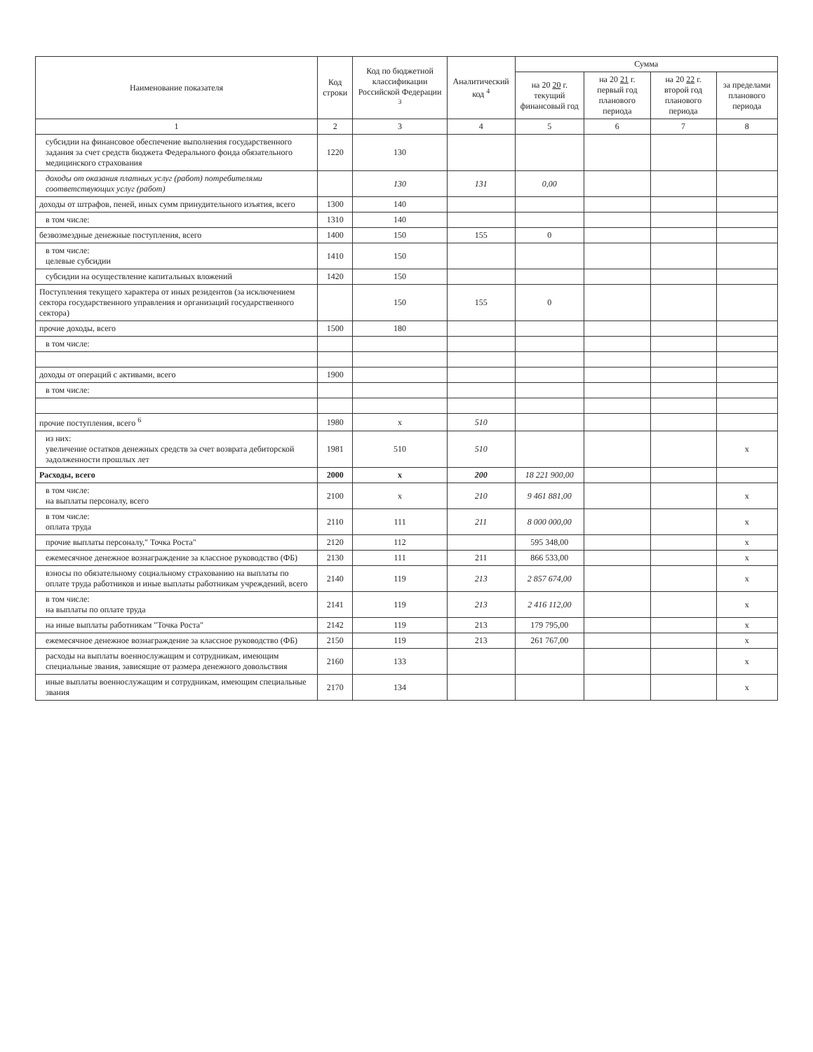| Наименование показателя | Код строки | Код по бюджетной классификации Российской Федерации <sup>3</sup> | Аналитический код <sup>4</sup> | Сумма | | | |
| --- | --- | --- | --- | --- | --- | --- | --- |
| | | | | на 20 20 г. текущий финансовый год | на 20 21 г. первый год планового периода | на 20 22 г. второй год планового периода | за пределами планового периода |
| 1 | 2 | 3 | 4 | 5 | 6 | 7 | 8 |
| субсидии на финансовое обеспечение выполнения государственного задания за счет средств бюджета Федерального фонда обязательного медицинского страхования | 1220 | 130 | | | | | |
| доходы от оказания платных услуг (работ) потребителями соответствующих услуг (работ) | | 130 | 131 | 0,00 | | | |
| доходы от штрафов, пеней, иных сумм принудительного изъятия, всего | 1300 | 140 | | | | | |
| в том числе: | 1310 | 140 | | | | | |
| безвозмездные денежные поступления, всего | 1400 | 150 | 155 | 0 | | | |
| в том числе: целевые субсидии | 1410 | 150 | | | | | |
| субсидии на осуществление капитальных вложений | 1420 | 150 | | | | | |
| Поступления текущего характера от иных резидентов (за исключением сектора государственного управления и организаций государственного сектора) | | 150 | 155 | 0 | | | |
| прочие доходы, всего | 1500 | 180 | | | | | |
| в том числе: | | | | | | | |
| доходы от операций с активами, всего | 1900 | | | | | | |
| в том числе: | | | | | | | |
| прочие поступления, всего <sup>6</sup> | 1980 | x | 510 | | | | |
| из них: увеличение остатков денежных средств за счет возврата дебиторской задолженности прошлых лет | 1981 | 510 | 510 | | | | x |
| Расходы, всего | 2000 | x | 200 | 18 221 900,00 | | | |
| в том числе: на выплаты персоналу, всего | 2100 | x | 210 | 9 461 881,00 | | | x |
| в том числе: оплата труда | 2110 | 111 | 211 | 8 000 000,00 | | | x |
| прочие выплаты персоналу," Точка Роста" | 2120 | 112 | | 595 348,00 | | | x |
| ежемесячное денежное вознаграждение за классное руководство (ФБ) | 2130 | 111 | 211 | 866 533,00 | | | x |
| взносы по обязательному социальному страхованию на выплаты по оплате труда работников и иные выплаты работникам учреждений, всего | 2140 | 119 | 213 | 2 857 674,00 | | | x |
| в том числе: на выплаты по оплате труда | 2141 | 119 | 213 | 2 416 112,00 | | | x |
| на иные выплаты работникам "Точка Роста" | 2142 | 119 | 213 | 179 795,00 | | | x |
| ежемесячное денежное вознаграждение за классное руководство (ФБ) | 2150 | 119 | 213 | 261 767,00 | | | x |
| расходы на выплаты военнослужащим и сотрудникам, имеющим специальные звания, зависящие от размера денежного довольствия | 2160 | 133 | | | | | x |
| иные выплаты военнослужащим и сотрудникам, имеющим специальные звания | 2170 | 134 | | | | | x |